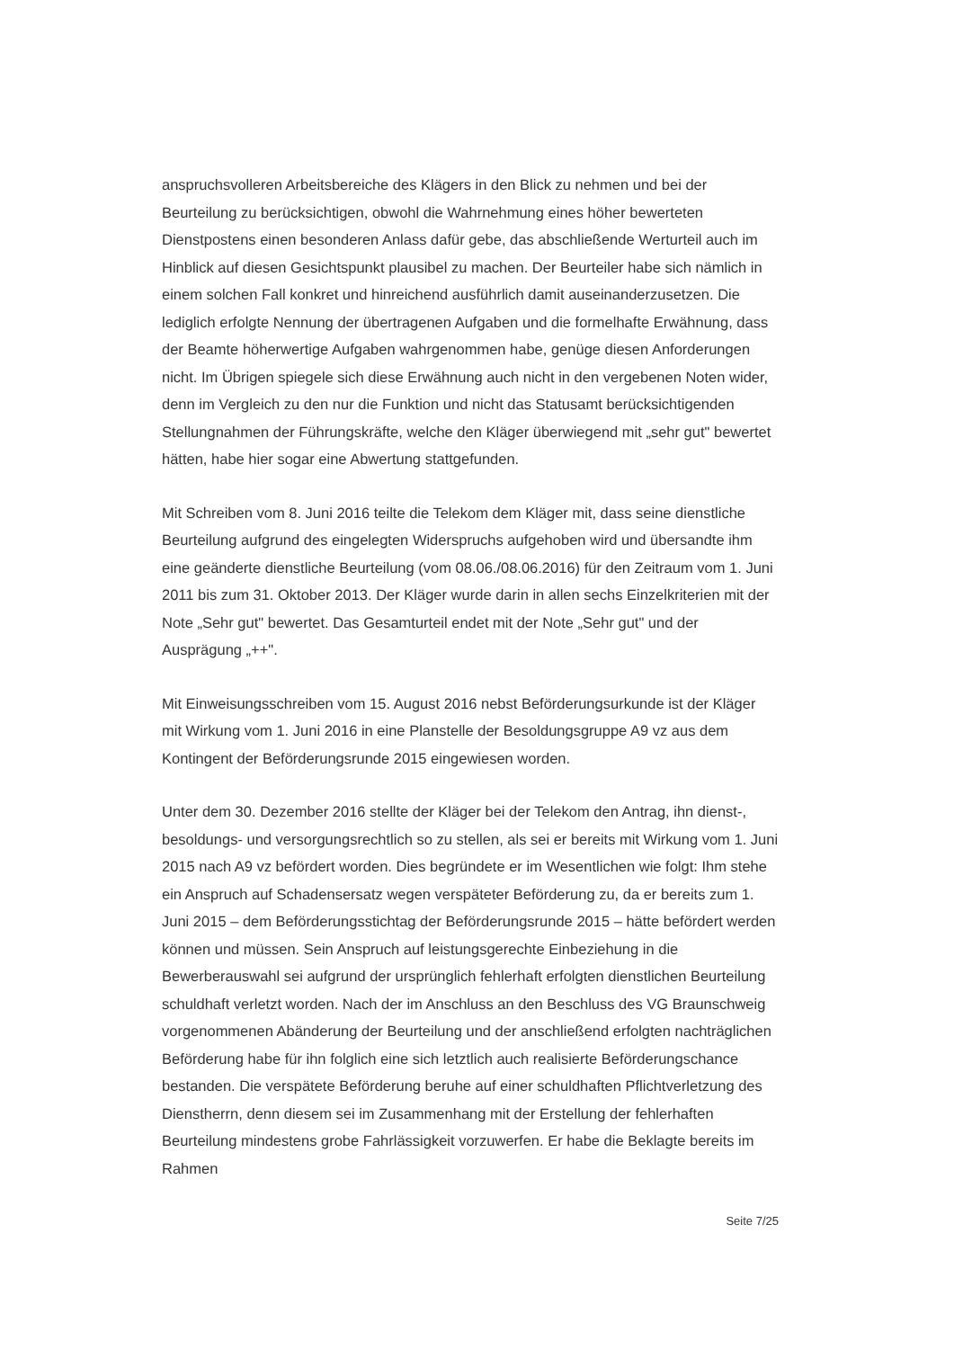anspruchsvolleren Arbeitsbereiche des Klägers in den Blick zu nehmen und bei der Beurteilung zu berücksichtigen, obwohl die Wahrnehmung eines höher bewerteten Dienstpostens einen besonderen Anlass dafür gebe, das abschließende Werturteil auch im Hinblick auf diesen Gesichtspunkt plausibel zu machen. Der Beurteiler habe sich nämlich in einem solchen Fall konkret und hinreichend ausführlich damit auseinanderzusetzen. Die lediglich erfolgte Nennung der übertragenen Aufgaben und die formelhafte Erwähnung, dass der Beamte höherwertige Aufgaben wahrgenommen habe, genüge diesen Anforderungen nicht. Im Übrigen spiegele sich diese Erwähnung auch nicht in den vergebenen Noten wider, denn im Vergleich zu den nur die Funktion und nicht das Statusamt berücksichtigenden Stellungnahmen der Führungskräfte, welche den Kläger überwiegend mit „sehr gut" bewertet hätten, habe hier sogar eine Abwertung stattgefunden.
Mit Schreiben vom 8. Juni 2016 teilte die Telekom dem Kläger mit, dass seine dienstliche Beurteilung aufgrund des eingelegten Widerspruchs aufgehoben wird und übersandte ihm eine geänderte dienstliche Beurteilung (vom 08.06./08.06.2016) für den Zeitraum vom 1. Juni 2011 bis zum 31. Oktober 2013. Der Kläger wurde darin in allen sechs Einzelkriterien mit der Note „Sehr gut" bewertet. Das Gesamturteil endet mit der Note „Sehr gut" und der Ausprägung „++".
Mit Einweisungsschreiben vom 15. August 2016 nebst Beförderungsurkunde ist der Kläger mit Wirkung vom 1. Juni 2016 in eine Planstelle der Besoldungsgruppe A9 vz aus dem Kontingent der Beförderungsrunde 2015 eingewiesen worden.
Unter dem 30. Dezember 2016 stellte der Kläger bei der Telekom den Antrag, ihn dienst-, besoldungs- und versorgungsrechtlich so zu stellen, als sei er bereits mit Wirkung vom 1. Juni 2015 nach A9 vz befördert worden. Dies begründete er im Wesentlichen wie folgt: Ihm stehe ein Anspruch auf Schadensersatz wegen verspäteter Beförderung zu, da er bereits zum 1. Juni 2015 – dem Beförderungsstichtag der Beförderungsrunde 2015 – hätte befördert werden können und müssen. Sein Anspruch auf leistungsgerechte Einbeziehung in die Bewerberauswahl sei aufgrund der ursprünglich fehlerhaft erfolgten dienstlichen Beurteilung schuldhaft verletzt worden. Nach der im Anschluss an den Beschluss des VG Braunschweig vorgenommenen Abänderung der Beurteilung und der anschließend erfolgten nachträglichen Beförderung habe für ihn folglich eine sich letztlich auch realisierte Beförderungschance bestanden. Die verspätete Beförderung beruhe auf einer schuldhaften Pflichtverletzung des Dienstherrn, denn diesem sei im Zusammenhang mit der Erstellung der fehlerhaften Beurteilung mindestens grobe Fahrlässigkeit vorzuwerfen. Er habe die Beklagte bereits im Rahmen
Seite 7/25